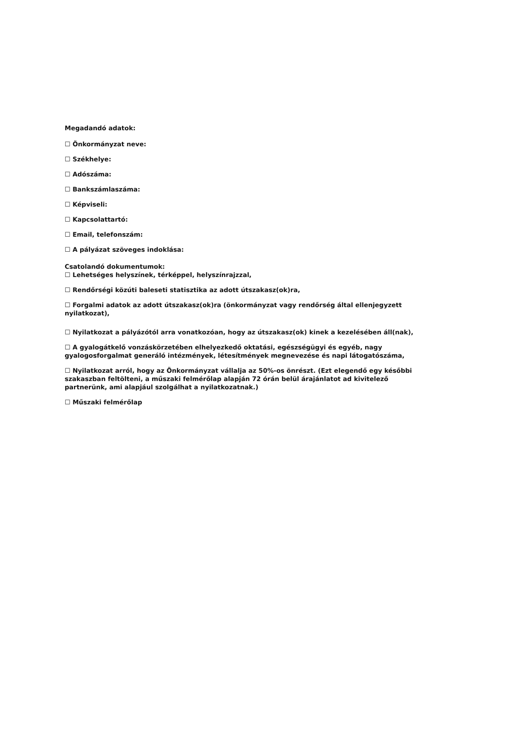Megadandó adatok:
☐ Önkormányzat neve:
☐ Székhelye:
☐ Adószáma:
☐ Bankszámlaszáma:
☐ Képviseli:
☐ Kapcsolattartó:
☐ Email, telefonszám:
☐ A pályázat szöveges indoklása:
Csatolandó dokumentumok:
☐ Lehetséges helyszínek, térképpel, helyszínrajzzal,
☐ Rendőrségi közúti baleseti statisztika az adott útszakasz(ok)ra,
☐ Forgalmi adatok az adott útszakasz(ok)ra (önkormányzat vagy rendőrség által ellenjegyzett nyilatkozat),
☐ Nyilatkozat a pályázótól arra vonatkozóan, hogy az útszakasz(ok) kinek a kezelésében áll(nak),
☐ A gyalogátkelő vonzáskörzetében elhelyezkedő oktatási, egészségügyi és egyéb, nagy gyalogosforgalmat generáló intézmények, létesítmények megnevezése és napi látogatószáma,
☐ Nyilatkozat arról, hogy az Önkormányzat vállalja az 50%-os önrészt. (Ezt elegendő egy későbbi szakaszban feltölteni, a műszaki felmérőlap alapján 72 órán belül árajánlatot ad kivitelező partnerünk, ami alapjául szolgálhat a nyilatkozatnak.)
☐ Műszaki felmérőlap